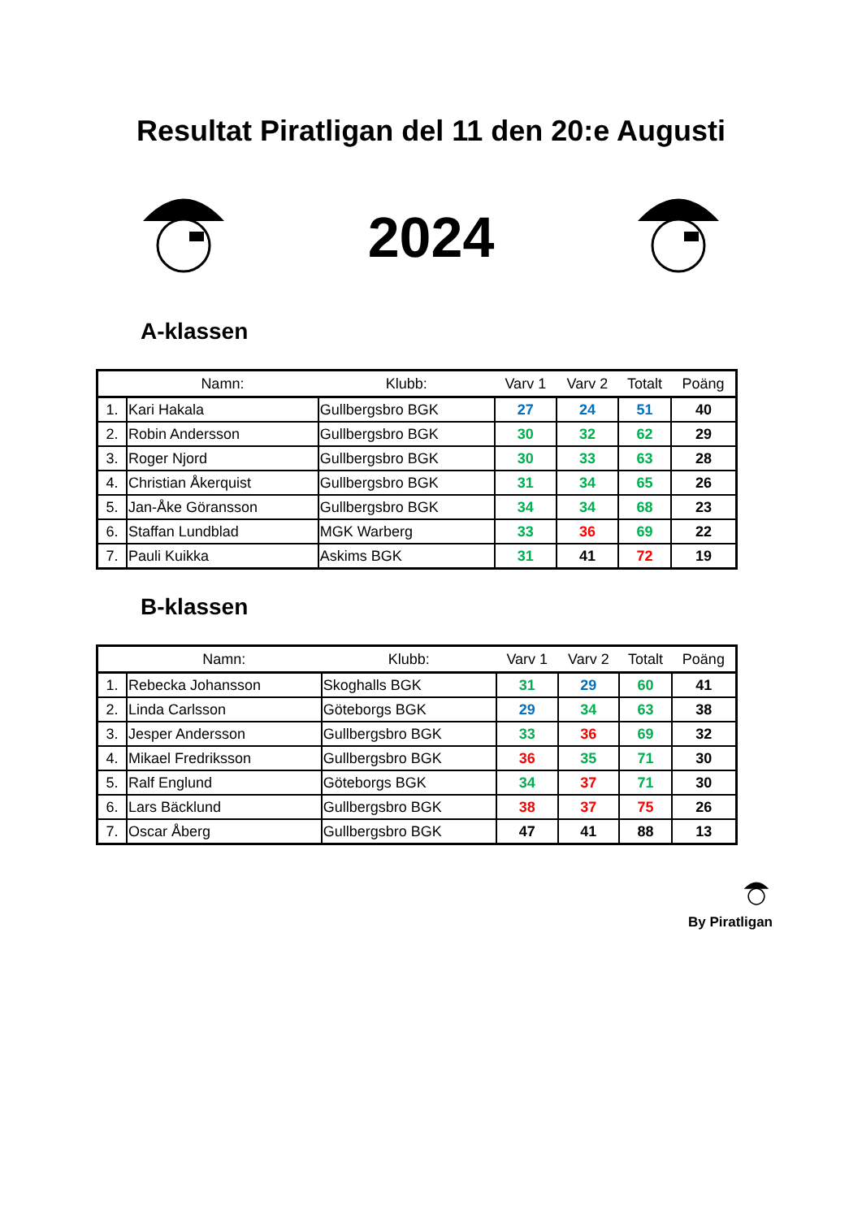Resultat Piratligan del 11 den 20:e Augusti
2024
A-klassen
| | Namn: | Klubb: | Varv 1 | Varv 2 | Totalt | Poäng |
| --- | --- | --- | --- | --- | --- | --- |
| 1. | Kari Hakala | Gullbergsbro BGK | 27 | 24 | 51 | 40 |
| 2. | Robin Andersson | Gullbergsbro BGK | 30 | 32 | 62 | 29 |
| 3. | Roger Njord | Gullbergsbro BGK | 30 | 33 | 63 | 28 |
| 4. | Christian Åkerquist | Gullbergsbro BGK | 31 | 34 | 65 | 26 |
| 5. | Jan-Åke Göransson | Gullbergsbro BGK | 34 | 34 | 68 | 23 |
| 6. | Staffan Lundblad | MGK Warberg | 33 | 36 | 69 | 22 |
| 7. | Pauli Kuikka | Askims BGK | 31 | 41 | 72 | 19 |
B-klassen
| | Namn: | Klubb: | Varv 1 | Varv 2 | Totalt | Poäng |
| --- | --- | --- | --- | --- | --- | --- |
| 1. | Rebecka Johansson | Skoghalls BGK | 31 | 29 | 60 | 41 |
| 2. | Linda Carlsson | Göteborgs BGK | 29 | 34 | 63 | 38 |
| 3. | Jesper Andersson | Gullbergsbro BGK | 33 | 36 | 69 | 32 |
| 4. | Mikael Fredriksson | Gullbergsbro BGK | 36 | 35 | 71 | 30 |
| 5. | Ralf Englund | Göteborgs BGK | 34 | 37 | 71 | 30 |
| 6. | Lars Bäcklund | Gullbergsbro BGK | 38 | 37 | 75 | 26 |
| 7. | Oscar Åberg | Gullbergsbro BGK | 47 | 41 | 88 | 13 |
By Piratligan